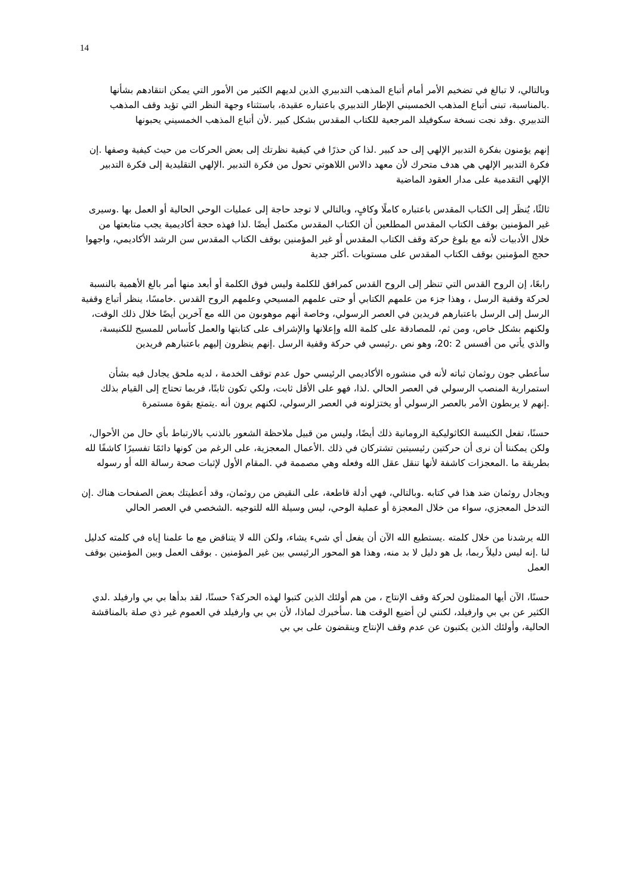14
وبالتالي، لا تبالغ في تضخيم الأمر أمام أتباع المذهب التدبيري الذين لديهم الكثير من الأمور التي يمكن انتقادهم بشأنها .بالمناسبة، تبنى أتباع المذهب الخمسيني الإطار التدبيري باعتباره عقيدة، باستثناء وجهة النظر التي تؤيد وقف المذهب التدبيري .وقد نجت نسخة سكوفيلد المرجعية للكتاب المقدس بشكل كبير .لأن أتباع المذهب الخمسيني يحبونها
إنهم يؤمنون بفكرة التدبير الإلهي إلى حد كبير .لذا كن حذرًا في كيفية نظرتك إلى بعض الحركات من حيث كيفية وصفها .إن فكرة التدبير الإلهي هي هدف متحرك لأن معهد دالاس اللاهوتي تحول من فكرة التدبير .الإلهي التقليدية إلى فكرة التدبير الإلهي التقدمية على مدار العقود الماضية
ثالثًا، يُنظَر إلى الكتاب المقدس باعتباره كاملًا وكافٍ، وبالتالي لا توجد حاجة إلى عمليات الوحي الحالية أو العمل بها .وسيرى غير المؤمنين بوقف الكتاب المقدس المطلعين أن الكتاب المقدس مكتمل أيضًا .لذا فهذه حجة أكاديمية يجب متابعتها من خلال الأدبيات لأنه مع بلوغ حركة وقف الكتاب المقدس أو غير المؤمنين بوقف الكتاب المقدس سن الرشد الأكاديمي، واجهوا حجج المؤمنين بوقف الكتاب المقدس على مستويات .أكثر جدية
رابعًا، إن الروح القدس التي تنظر إلى الروح القدس كمرافق للكلمة وليس فوق الكلمة أو أبعد منها أمر بالغ الأهمية بالنسبة لحركة وقفية الرسل ، وهذا جزء من علمهم الكتابي أو حتى علمهم المسيحي وعلمهم الروح القدس .خامسًا، ينظر أتباع وقفية الرسل إلى الرسل باعتبارهم فريدين في العصر الرسولي، وخاصة أنهم موهوبون من الله مع آخرين أيضًا خلال ذلك الوقت، ولكنهم بشكل خاص، ومن ثم، للمصادقة على كلمة الله وإعلانها والإشراف على كتابتها والعمل كأساس للمسيح للكنيسة، والذي يأتي من أفسس 2 :20، وهو نص .رئيسي في حركة وقفية الرسل .إنهم ينظرون إليهم باعتبارهم فريدين
سأعطي جون روثمان ثباته لأنه في منشوره الأكاديمي الرئيسي حول عدم توقف الخدمة ، لديه ملحق يجادل فيه بشأن استمرارية المنصب الرسولي في العصر الحالي .لذا، فهو على الأقل ثابت، ولكي تكون ثابتًا، فربما تحتاج إلى القيام بذلك .إنهم لا يربطون الأمر بالعصر الرسولي أو يختزلونه في العصر الرسولي، لكنهم يرون أنه .يتمتع بقوة مستمرة
حسنًا، تفعل الكنيسة الكاثوليكية الرومانية ذلك أيضًا، وليس من قبيل ملاحظة الشعور بالذنب بالارتباط بأي حال من الأحوال، ولكن يمكننا أن نرى أن حركتين رئيسيتين تشتركان في ذلك .الأعمال المعجزية، على الرغم من كونها دائمًا تفسيرًا كاشفًا لله بطريقة ما .المعجزات كاشفة لأنها تنقل عقل الله وفعله وهي مصممة في .المقام الأول لإثبات صحة رسالة الله أو رسوله
ويجادل روثمان ضد هذا في كتابه .وبالتالي، فهي أدلة قاطعة، على النقيض من روثمان، وقد أعطيتك بعض الصفحات هناك .إن التدخل المعجزي، سواء من خلال المعجزة أو عملية الوحي، ليس وسيلة الله للتوجيه .الشخصي في العصر الحالي
الله يرشدنا من خلال كلمته .يستطيع الله الآن أن يفعل أي شيء يشاء، ولكن الله لا يتناقض مع ما علمنا إياه في كلمته كدليل لنا .إنه ليس دليلاً ربما، بل هو دليل لا بد منه، وهذا هو المحور الرئيسي بين غير المؤمنين . بوقف العمل وبين المؤمنين بوقف العمل
حسنًا، الآن أيها الممثلون لحركة وقف الإنتاج ، من هم أولئك الذين كتبوا لهذه الحركة؟ حسنًا، لقد بدأها بي بي وارفيلد .لدي الكثير عن بي بي وارفيلد، لكنني لن أضيع الوقت هنا .سأخبرك لماذا، لأن بي بي وارفيلد في العموم غير ذي صلة بالمناقشة الحالية، وأولئك الذين يكتبون عن عدم وقف الإنتاج وينقضون على بي بي